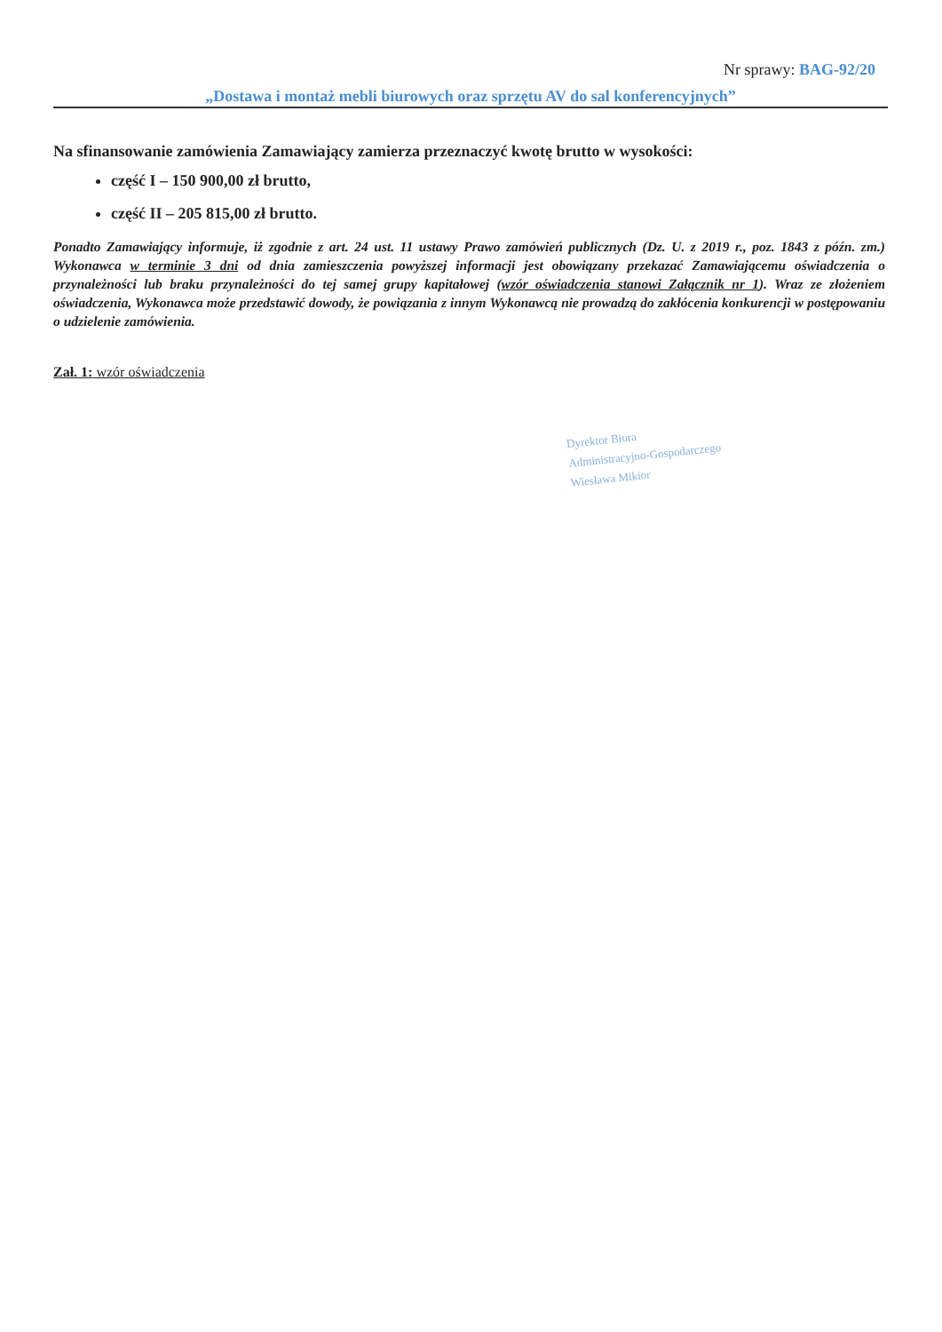Nr sprawy: BAG-92/20
„Dostawa i montaż mebli biurowych oraz sprzętu AV do sal konferencyjnych”
Na sfinansowanie zamówienia Zamawiający zamierza przeznaczyć kwotę brutto w wysokości:
część I – 150 900,00 zł brutto,
część II – 205 815,00 zł brutto.
Ponadto Zamawiający informuje, iż zgodnie z art. 24 ust. 11 ustawy Prawo zamówień publicznych (Dz. U. z 2019 r., poz. 1843 z późn. zm.) Wykonawca w terminie 3 dni od dnia zamieszczenia powyższej informacji jest obowiązany przekazać Zamawiającemu oświadczenia o przynależności lub braku przynależności do tej samej grupy kapitałowej (wzór oświadczenia stanowi Załącznik nr 1). Wraz ze złożeniem oświadczenia, Wykonawca może przedstawić dowody, że powiązania z innym Wykonawcą nie prowadzą do zakłócenia konkurencji w postępowaniu o udzielenie zamówienia.
Zał. 1: wzór oświadczenia
Dyrektor Biura
Administracyjno-Gospodarczego
Wiesława Mikior